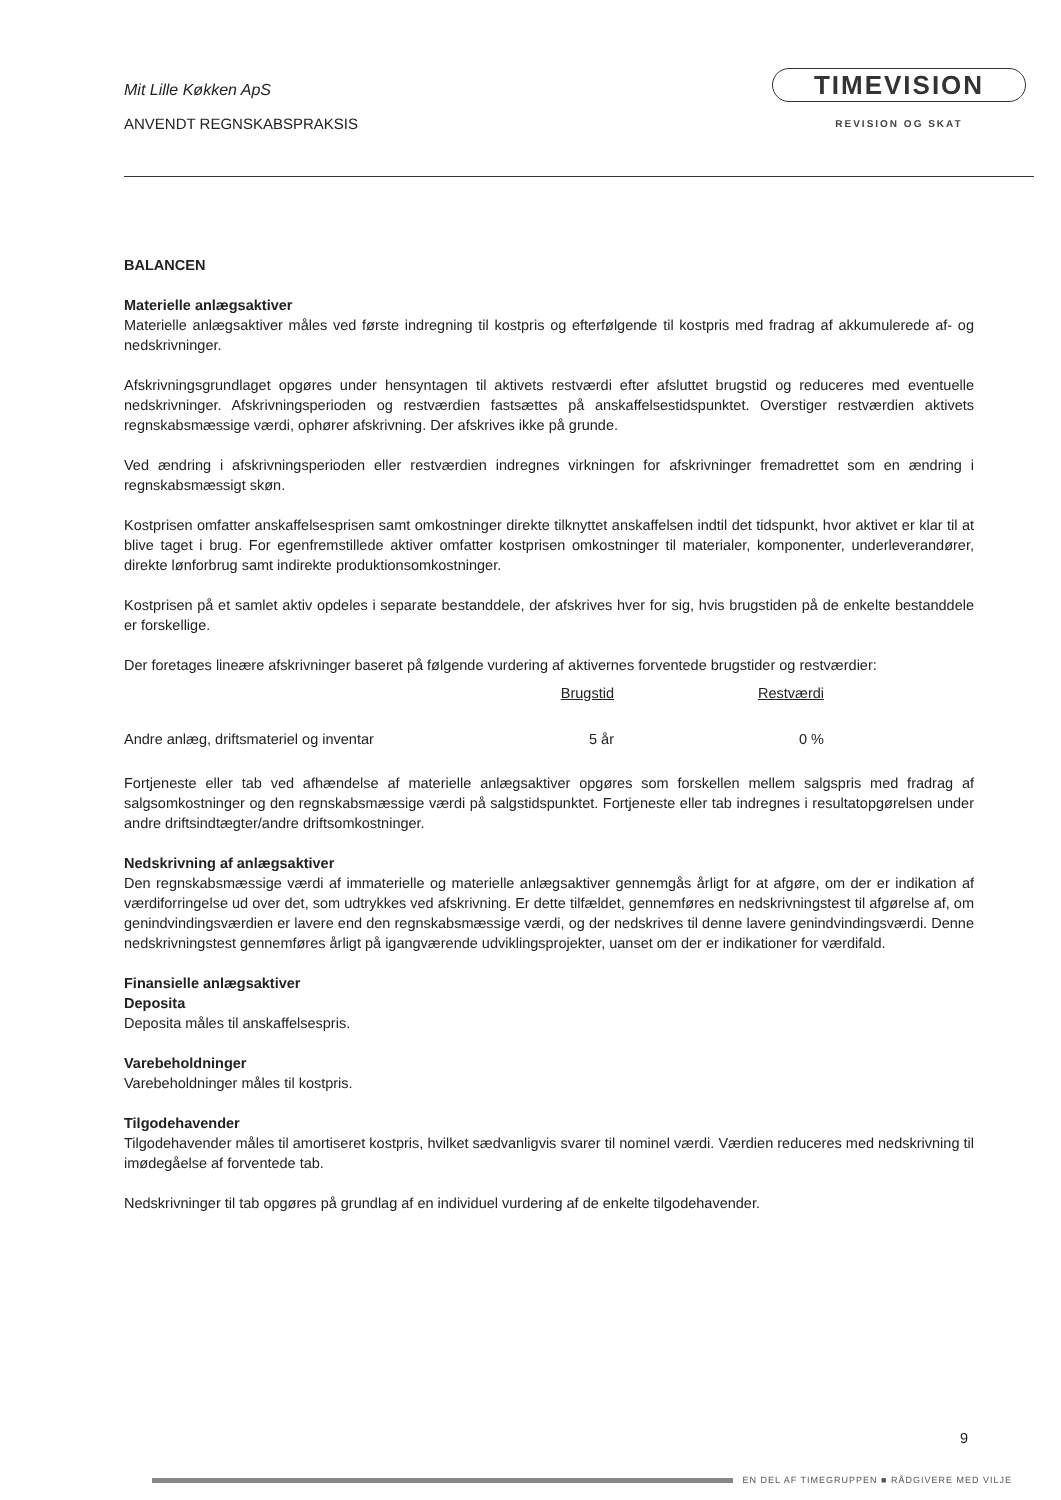Mit Lille Køkken ApS
ANVENDT REGNSKABSPRAKSIS
TIMEVISION
REVISION OG SKAT
BALANCEN
Materielle anlægsaktiver
Materielle anlægsaktiver måles ved første indregning til kostpris og efterfølgende til kostpris med fradrag af akkumulerede af- og nedskrivninger.
Afskrivningsgrundlaget opgøres under hensyntagen til aktivets restværdi efter afsluttet brugstid og reduceres med eventuelle nedskrivninger. Afskrivningsperioden og restværdien fastsættes på anskaffelsestidspunktet. Overstiger restværdien aktivets regnskabsmæssige værdi, ophører afskrivning. Der afskrives ikke på grunde.
Ved ændring i afskrivningsperioden eller restværdien indregnes virkningen for afskrivninger fremadrettet som en ændring i regnskabsmæssigt skøn.
Kostprisen omfatter anskaffelsesprisen samt omkostninger direkte tilknyttet anskaffelsen indtil det tidspunkt, hvor aktivet er klar til at blive taget i brug. For egenfremstillede aktiver omfatter kostprisen omkostninger til materialer, komponenter, underleverandører, direkte lønforbrug samt indirekte produktionsomkostninger.
Kostprisen på et samlet aktiv opdeles i separate bestanddele, der afskrives hver for sig, hvis brugstiden på de enkelte bestanddele er forskellige.
Der foretages lineære afskrivninger baseret på følgende vurdering af aktivernes forventede brugstider og restværdier:
| | Brugstid | Restværdi |
| --- | --- | --- |
| Andre anlæg, driftsmateriel og inventar | 5 år | 0 % |
Fortjeneste eller tab ved afhændelse af materielle anlægsaktiver opgøres som forskellen mellem salgspris med fradrag af salgsomkostninger og den regnskabsmæssige værdi på salgstidspunktet. Fortjeneste eller tab indregnes i resultatopgørelsen under andre driftsindtægter/andre driftsomkostninger.
Nedskrivning af anlægsaktiver
Den regnskabsmæssige værdi af immaterielle og materielle anlægsaktiver gennemgås årligt for at afgøre, om der er indikation af værdiforringelse ud over det, som udtrykkes ved afskrivning. Er dette tilfældet, gennemføres en nedskrivningstest til afgørelse af, om genindvindingsværdien er lavere end den regnskabsmæssige værdi, og der nedskrives til denne lavere genindvindingsværdi. Denne nedskrivningstest gennemføres årligt på igangværende udviklingsprojekter, uanset om der er indikationer for værdifald.
Finansielle anlægsaktiver
Deposita
Deposita måles til anskaffelsespris.
Varebeholdninger
Varebeholdninger måles til kostpris.
Tilgodehavender
Tilgodehavender måles til amortiseret kostpris, hvilket sædvanligvis svarer til nominel værdi. Værdien reduceres med nedskrivning til imødegåelse af forventede tab.
Nedskrivninger til tab opgøres på grundlag af en individuel vurdering af de enkelte tilgodehavender.
9
EN DEL AF TIMEGRUPPEN ■ RÅDGIVERE MED VILJE